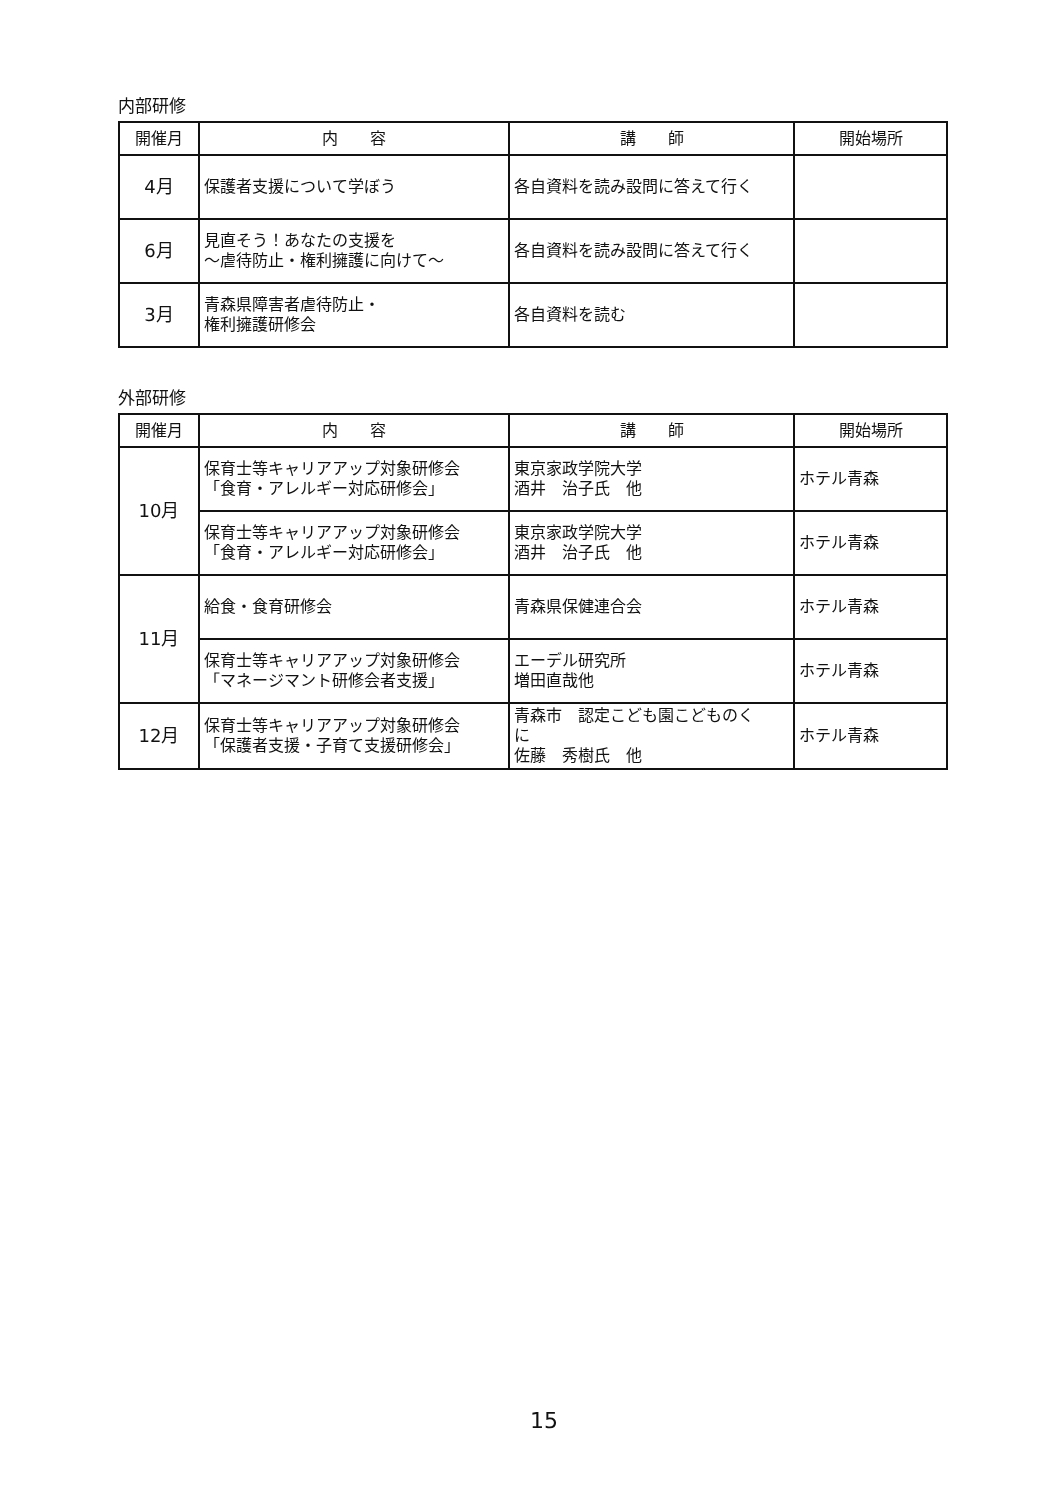内部研修
| 開催月 | 内 容 | 講 師 | 開始場所 |
| --- | --- | --- | --- |
| 4月 | 保護者支援について学ぼう | 各自資料を読み設問に答えて行く | |
| 6月 | 見直そう！あなたの支援を ～虐待防止・権利擁護に向けて～ | 各自資料を読み設問に答えて行く | |
| 3月 | 青森県障害者虐待防止・ 権利擁護研修会 | 各自資料を読む | |
外部研修
| 開催月 | 内 容 | 講 師 | 開始場所 |
| --- | --- | --- | --- |
| 10月 | 保育士等キャリアアップ対象研修会 「食育・アレルギー対応研修会」 | 東京家政学院大学 酒井 治子氏 他 | ホテル青森 |
| | 保育士等キャリアアップ対象研修会 「食育・アレルギー対応研修会」 | 東京家政学院大学 酒井 治子氏 他 | ホテル青森 |
| 11月 | 給食・食育研修会 | 青森県保健連合会 | ホテル青森 |
| | 保育士等キャリアアップ対象研修会 「マネージマント研修会者支援」 | エーデル研究所 増田直哉他 | ホテル青森 |
| 12月 | 保育士等キャリアアップ対象研修会 「保護者支援・子育て支援研修会」 | 青森市 認定こども園こどものく に 佐藤 秀樹氏 他 | ホテル青森 |
15